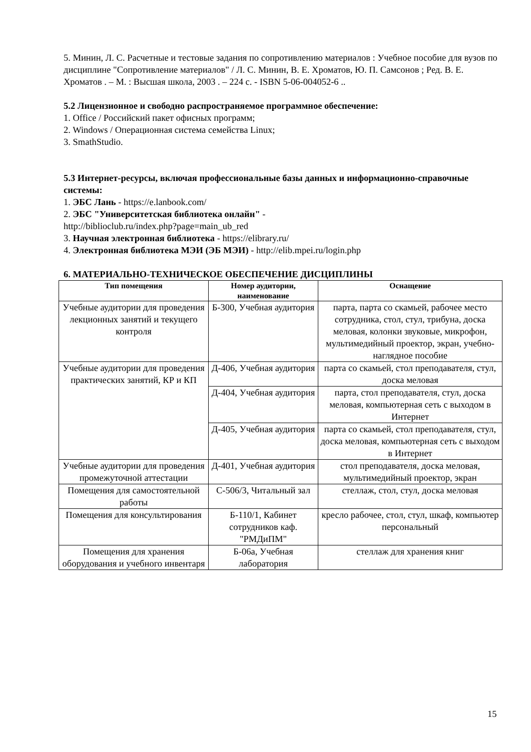5. Минин, Л. С. Расчетные и тестовые задания по сопротивлению материалов : Учебное пособие для вузов по дисциплине "Сопротивление материалов" / Л. С. Минин, В. Е. Хроматов, Ю. П. Самсонов ; Ред. В. Е. Хроматов . – М. : Высшая школа, 2003 . – 224 с. - ISBN 5-06-004052-6 ..
5.2 Лицензионное и свободно распространяемое программное обеспечение:
1. Office / Российский пакет офисных программ;
2. Windows / Операционная система семейства Linux;
3. SmathStudio.
5.3 Интернет-ресурсы, включая профессиональные базы данных и информационно-справочные системы:
1. ЭБС Лань - https://e.lanbook.com/
2. ЭБС "Университетская библиотека онлайн" -
http://biblioclub.ru/index.php?page=main_ub_red
3. Научная электронная библиотека - https://elibrary.ru/
4. Электронная библиотека МЭИ (ЭБ МЭИ) - http://elib.mpei.ru/login.php
6. МАТЕРИАЛЬНО-ТЕХНИЧЕСКОЕ ОБЕСПЕЧЕНИЕ ДИСЦИПЛИНЫ
| Тип помещения | Номер аудитории, наименование | Оснащение |
| --- | --- | --- |
| Учебные аудитории для проведения лекционных занятий и текущего контроля | Б-300, Учебная аудитория | парта, парта со скамьей, рабочее место сотрудника, стол, стул, трибуна, доска меловая, колонки звуковые, микрофон, мультимедийный проектор, экран, учебно-наглядное пособие |
| Учебные аудитории для проведения практических занятий, КР и КП | Д-406, Учебная аудитория | парта со скамьей, стол преподавателя, стул, доска меловая |
| | Д-404, Учебная аудитория | парта, стол преподавателя, стул, доска меловая, компьютерная сеть с выходом в Интернет |
| | Д-405, Учебная аудитория | парта со скамьей, стол преподавателя, стул, доска меловая, компьютерная сеть с выходом в Интернет |
| Учебные аудитории для проведения промежуточной аттестации | Д-401, Учебная аудитория | стол преподавателя, доска меловая, мультимедийный проектор, экран |
| Помещения для самостоятельной работы | С-506/3, Читальный зал | стеллаж, стол, стул, доска меловая |
| Помещения для консультирования | Б-110/1, Кабинет сотрудников каф. "РМДиПМ" | кресло рабочее, стол, стул, шкаф, компьютер персональный |
| Помещения для хранения оборудования и учебного инвентаря | Б-06а, Учебная лаборатория | стеллаж для хранения книг |
15